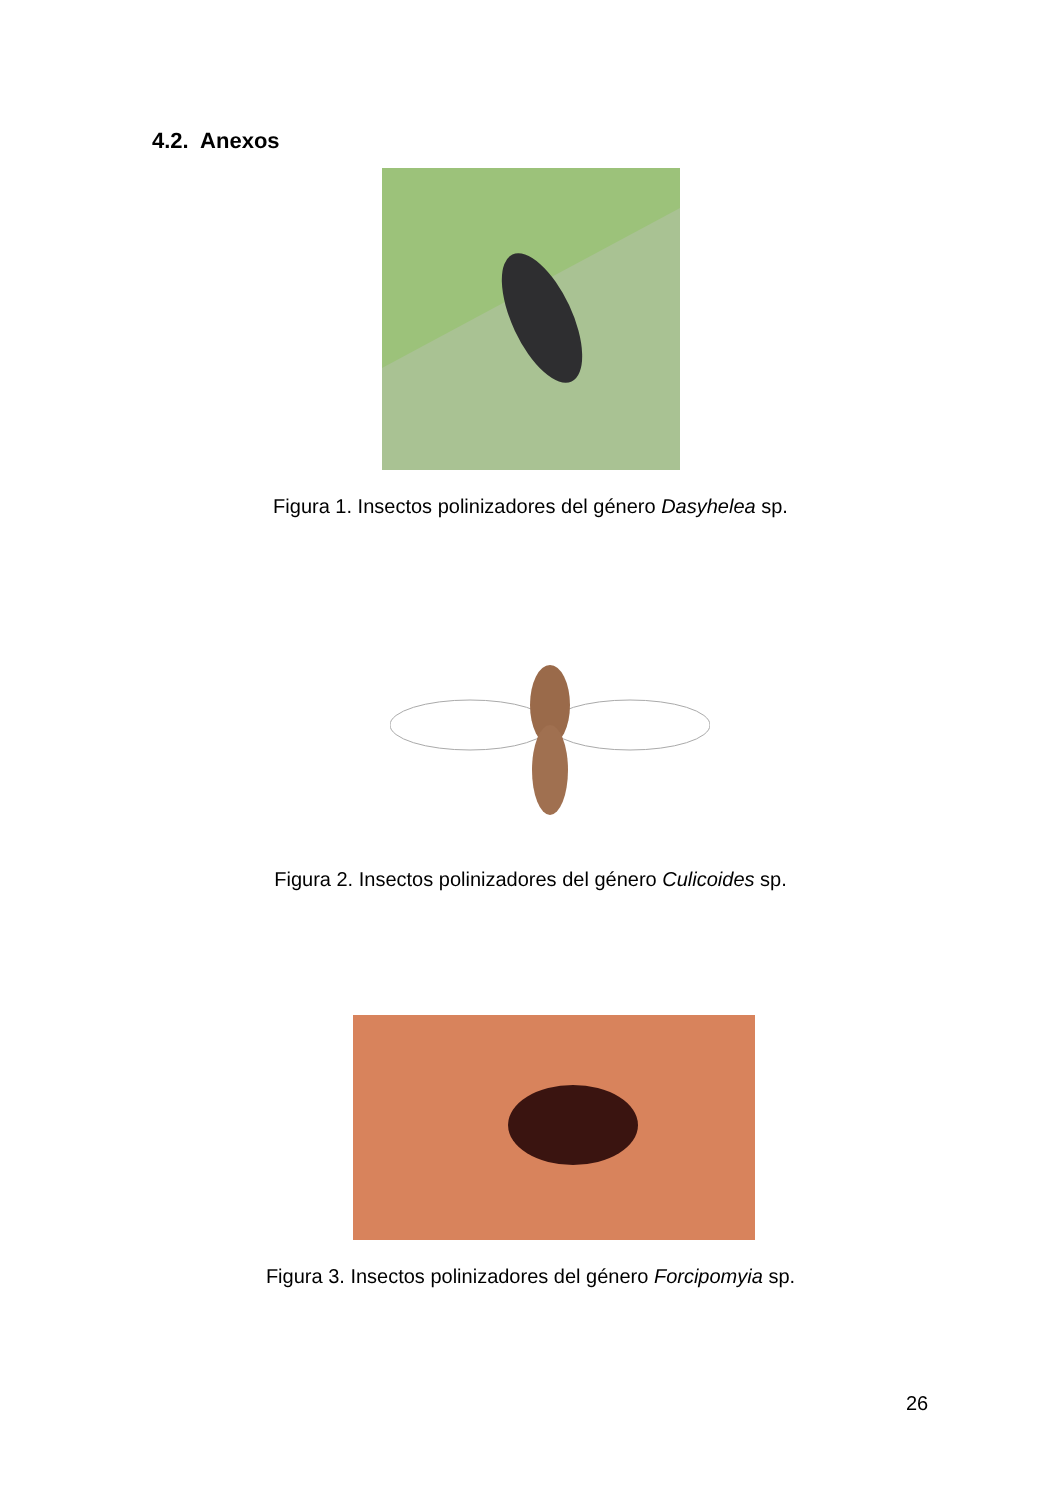4.2. Anexos
Figura 1. Insectos polinizadores del género Dasyhelea sp.
Figura 2. Insectos polinizadores del género Culicoides sp.
Figura 3. Insectos polinizadores del género Forcipomyia sp.
26